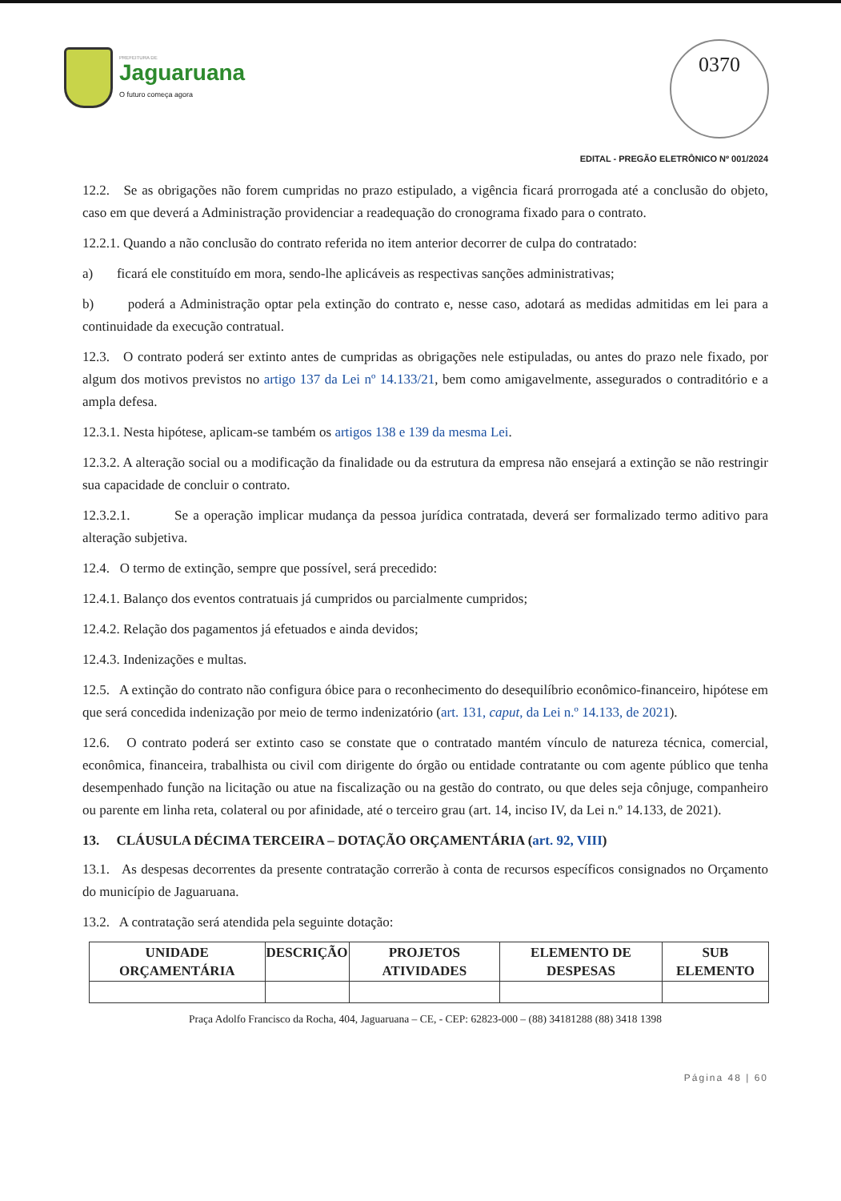PREFEITURA DE
Jaguaruana
O futuro começa agora
0370
EDITAL - PREGÃO ELETRÔNICO Nº 001/2024
12.2. Se as obrigações não forem cumpridas no prazo estipulado, a vigência ficará prorrogada até a conclusão do objeto, caso em que deverá a Administração providenciar a readequação do cronograma fixado para o contrato.
12.2.1. Quando a não conclusão do contrato referida no item anterior decorrer de culpa do contratado:
a) ficará ele constituído em mora, sendo-lhe aplicáveis as respectivas sanções administrativas;
b) poderá a Administração optar pela extinção do contrato e, nesse caso, adotará as medidas admitidas em lei para a continuidade da execução contratual.
12.3. O contrato poderá ser extinto antes de cumpridas as obrigações nele estipuladas, ou antes do prazo nele fixado, por algum dos motivos previstos no artigo 137 da Lei nº 14.133/21, bem como amigavelmente, assegurados o contraditório e a ampla defesa.
12.3.1. Nesta hipótese, aplicam-se também os artigos 138 e 139 da mesma Lei.
12.3.2. A alteração social ou a modificação da finalidade ou da estrutura da empresa não ensejará a extinção se não restringir sua capacidade de concluir o contrato.
12.3.2.1. Se a operação implicar mudança da pessoa jurídica contratada, deverá ser formalizado termo aditivo para alteração subjetiva.
12.4. O termo de extinção, sempre que possível, será precedido:
12.4.1. Balanço dos eventos contratuais já cumpridos ou parcialmente cumpridos;
12.4.2. Relação dos pagamentos já efetuados e ainda devidos;
12.4.3. Indenizações e multas.
12.5. A extinção do contrato não configura óbice para o reconhecimento do desequilíbrio econômico-financeiro, hipótese em que será concedida indenização por meio de termo indenizatório (art. 131, caput, da Lei n.º 14.133, de 2021).
12.6. O contrato poderá ser extinto caso se constate que o contratado mantém vínculo de natureza técnica, comercial, econômica, financeira, trabalhista ou civil com dirigente do órgão ou entidade contratante ou com agente público que tenha desempenhado função na licitação ou atue na fiscalização ou na gestão do contrato, ou que deles seja cônjuge, companheiro ou parente em linha reta, colateral ou por afinidade, até o terceiro grau (art. 14, inciso IV, da Lei n.º 14.133, de 2021).
13. CLÁUSULA DÉCIMA TERCEIRA – DOTAÇÃO ORÇAMENTÁRIA (art. 92, VIII)
13.1. As despesas decorrentes da presente contratação correrão à conta de recursos específicos consignados no Orçamento do município de Jaguaruana.
13.2. A contratação será atendida pela seguinte dotação:
| UNIDADE ORÇAMENTÁRIA | DESCRIÇÃO | PROJETOS ATIVIDADES | ELEMENTO DE DESPESAS | SUB ELEMENTO |
| --- | --- | --- | --- | --- |
Praça Adolfo Francisco da Rocha, 404, Jaguaruana – CE, - CEP: 62823-000 – (88) 34181288 (88) 3418 1398
Página 48 | 60